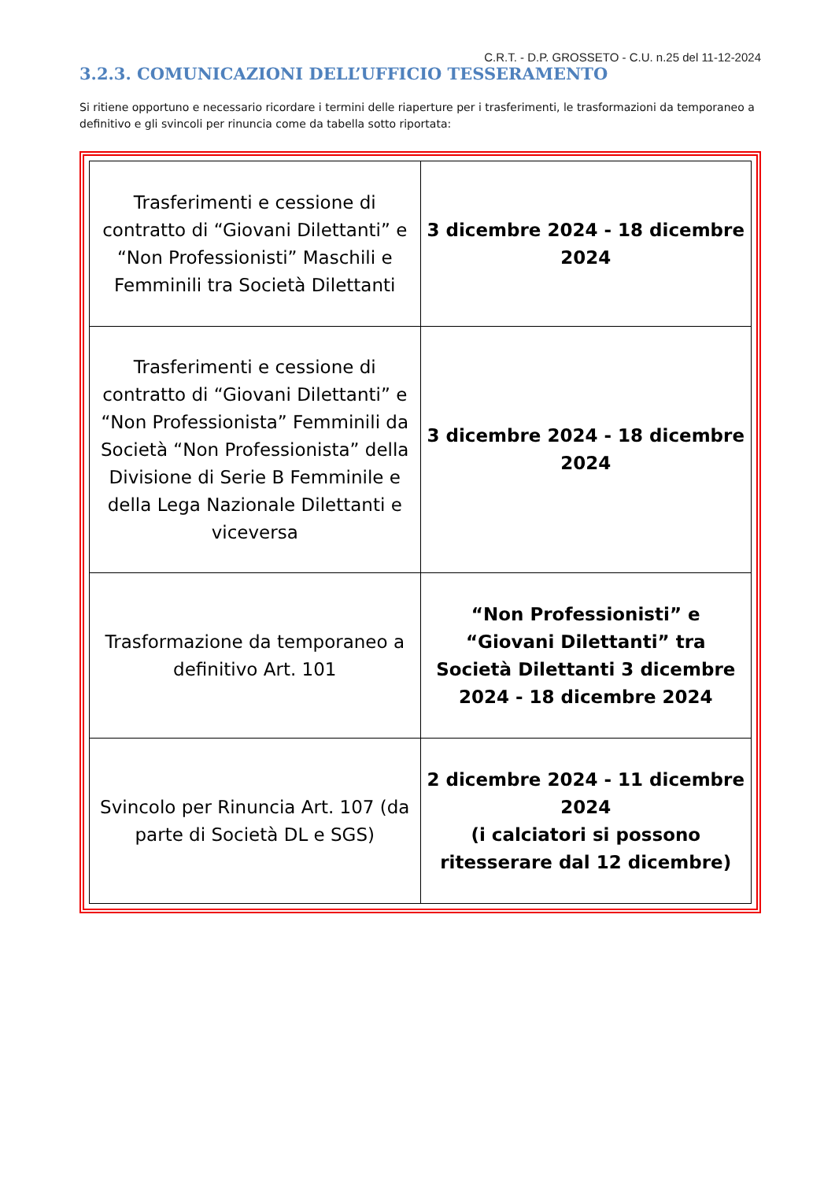C.R.T. - D.P. GROSSETO - C.U. n.25 del 11-12-2024
3.2.3. COMUNICAZIONI DELL’UFFICIO TESSERAMENTO
Si ritiene opportuno e necessario ricordare i termini delle riaperture per i trasferimenti, le trasformazioni da temporaneo a definitivo e gli svincoli per rinuncia come da tabella sotto riportata:
| Trasferimenti e cessione di contratto di “Giovani Dilettanti” e “Non Professionisti” Maschili e Femminili tra Società Dilettanti | 3 dicembre 2024 - 18 dicembre 2024 |
| Trasferimenti e cessione di contratto di “Giovani Dilettanti” e “Non Professionista” Femminili da Società “Non Professionista” della Divisione di Serie B Femminile e della Lega Nazionale Dilettanti e viceversa | 3 dicembre 2024 - 18 dicembre 2024 |
| Trasformazione da temporaneo a definitivo Art. 101 | “Non Professionisti” e “Giovani Dilettanti” tra Società Dilettanti 3 dicembre 2024 - 18 dicembre 2024 |
| Svincolo per Rinuncia Art. 107 (da parte di Società DL e SGS) | 2 dicembre 2024 - 11 dicembre 2024 (i calciatori si possono ritesserare dal 12 dicembre) |